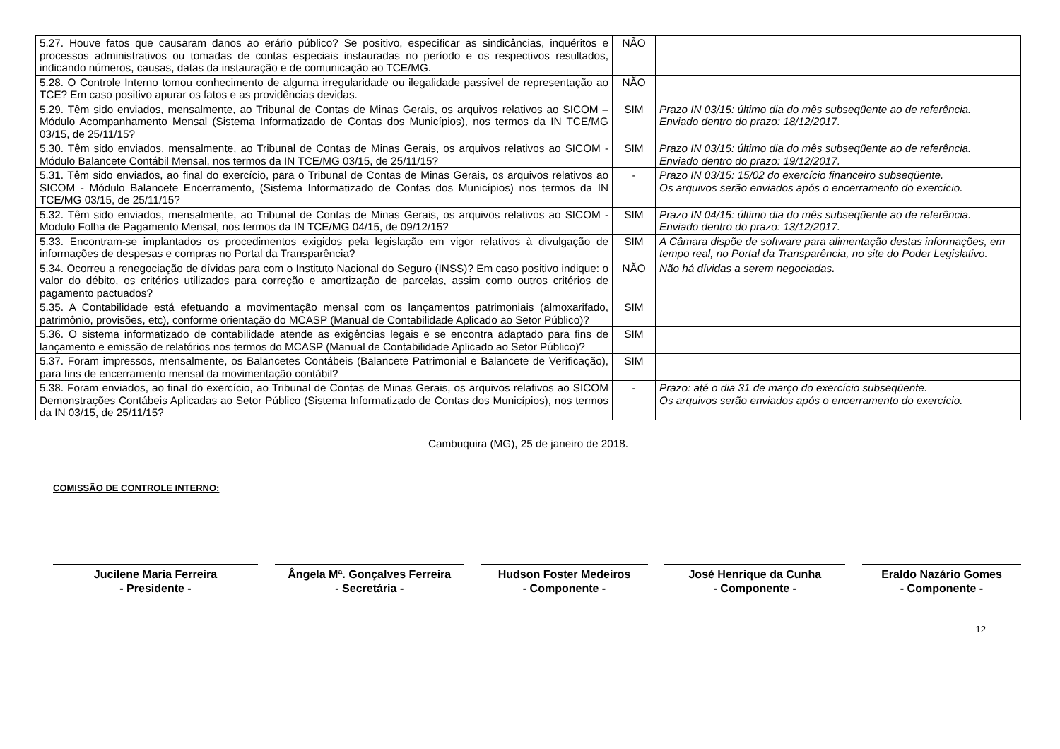| 5.27. Houve fatos que causaram danos ao erário público? Se positivo, especificar as sindicâncias, inquéritos e processos administrativos ou tomadas de contas especiais instauradas no período e os respectivos resultados, indicando números, causas, datas da instauração e de comunicação ao TCE/MG. | NÃO | |
| 5.28. O Controle Interno tomou conhecimento de alguma irregularidade ou ilegalidade passível de representação ao TCE? Em caso positivo apurar os fatos e as providências devidas. | NÃO | |
| 5.29. Têm sido enviados, mensalmente, ao Tribunal de Contas de Minas Gerais, os arquivos relativos ao SICOM – Módulo Acompanhamento Mensal (Sistema Informatizado de Contas dos Municípios), nos termos da IN TCE/MG 03/15, de 25/11/15? | SIM | Prazo IN 03/15: último dia do mês subseqüente ao de referência. Enviado dentro do prazo: 18/12/2017. |
| 5.30. Têm sido enviados, mensalmente, ao Tribunal de Contas de Minas Gerais, os arquivos relativos ao SICOM - Módulo Balancete Contábil Mensal, nos termos da IN TCE/MG 03/15, de 25/11/15? | SIM | Prazo IN 03/15: último dia do mês subseqüente ao de referência. Enviado dentro do prazo: 19/12/2017. |
| 5.31. Têm sido enviados, ao final do exercício, para o Tribunal de Contas de Minas Gerais, os arquivos relativos ao SICOM - Módulo Balancete Encerramento, (Sistema Informatizado de Contas dos Municípios) nos termos da IN TCE/MG 03/15, de 25/11/15? | - | Prazo IN 03/15: 15/02 do exercício financeiro subseqüente. Os arquivos serão enviados após o encerramento do exercício. |
| 5.32. Têm sido enviados, mensalmente, ao Tribunal de Contas de Minas Gerais, os arquivos relativos ao SICOM - Modulo Folha de Pagamento Mensal, nos termos da IN TCE/MG 04/15, de 09/12/15? | SIM | Prazo IN 04/15: último dia do mês subseqüente ao de referência. Enviado dentro do prazo: 13/12/2017. |
| 5.33. Encontram-se implantados os procedimentos exigidos pela legislação em vigor relativos à divulgação de informações de despesas e compras no Portal da Transparência? | SIM | A Câmara dispõe de software para alimentação destas informações, em tempo real, no Portal da Transparência, no site do Poder Legislativo. |
| 5.34. Ocorreu a renegociação de dívidas para com o Instituto Nacional do Seguro (INSS)? Em caso positivo indique: o valor do débito, os critérios utilizados para correção e amortização de parcelas, assim como outros critérios de pagamento pactuados? | NÃO | Não há dívidas a serem negociadas . |
| 5.35. A Contabilidade está efetuando a movimentação mensal com os lançamentos patrimoniais (almoxarifado, patrimônio, provisões, etc), conforme orientação do MCASP (Manual de Contabilidade Aplicado ao Setor Público)? | SIM | |
| 5.36. O sistema informatizado de contabilidade atende as exigências legais e se encontra adaptado para fins de lançamento e emissão de relatórios nos termos do MCASP (Manual de Contabilidade Aplicado ao Setor Público)? | SIM | |
| 5.37. Foram impressos, mensalmente, os Balancetes Contábeis (Balancete Patrimonial e Balancete de Verificação), para fins de encerramento mensal da movimentação contábil? | SIM | |
| 5.38. Foram enviados, ao final do exercício, ao Tribunal de Contas de Minas Gerais, os arquivos relativos ao SICOM Demonstrações Contábeis Aplicadas ao Setor Público (Sistema Informatizado de Contas dos Municípios), nos termos da IN 03/15, de 25/11/15? | - | Prazo: até o dia 31 de março do exercício subseqüente. Os arquivos serão enviados após o encerramento do exercício. |
Cambuquira (MG), 25 de janeiro de 2018.
COMISSÃO DE CONTROLE INTERNO:
Jucilene Maria Ferreira
- Presidente -
Ângela Mª. Gonçalves Ferreira
- Secretária -
Hudson Foster Medeiros
- Componente -
José Henrique da Cunha
- Componente -
Eraldo Nazário Gomes
- Componente -
12